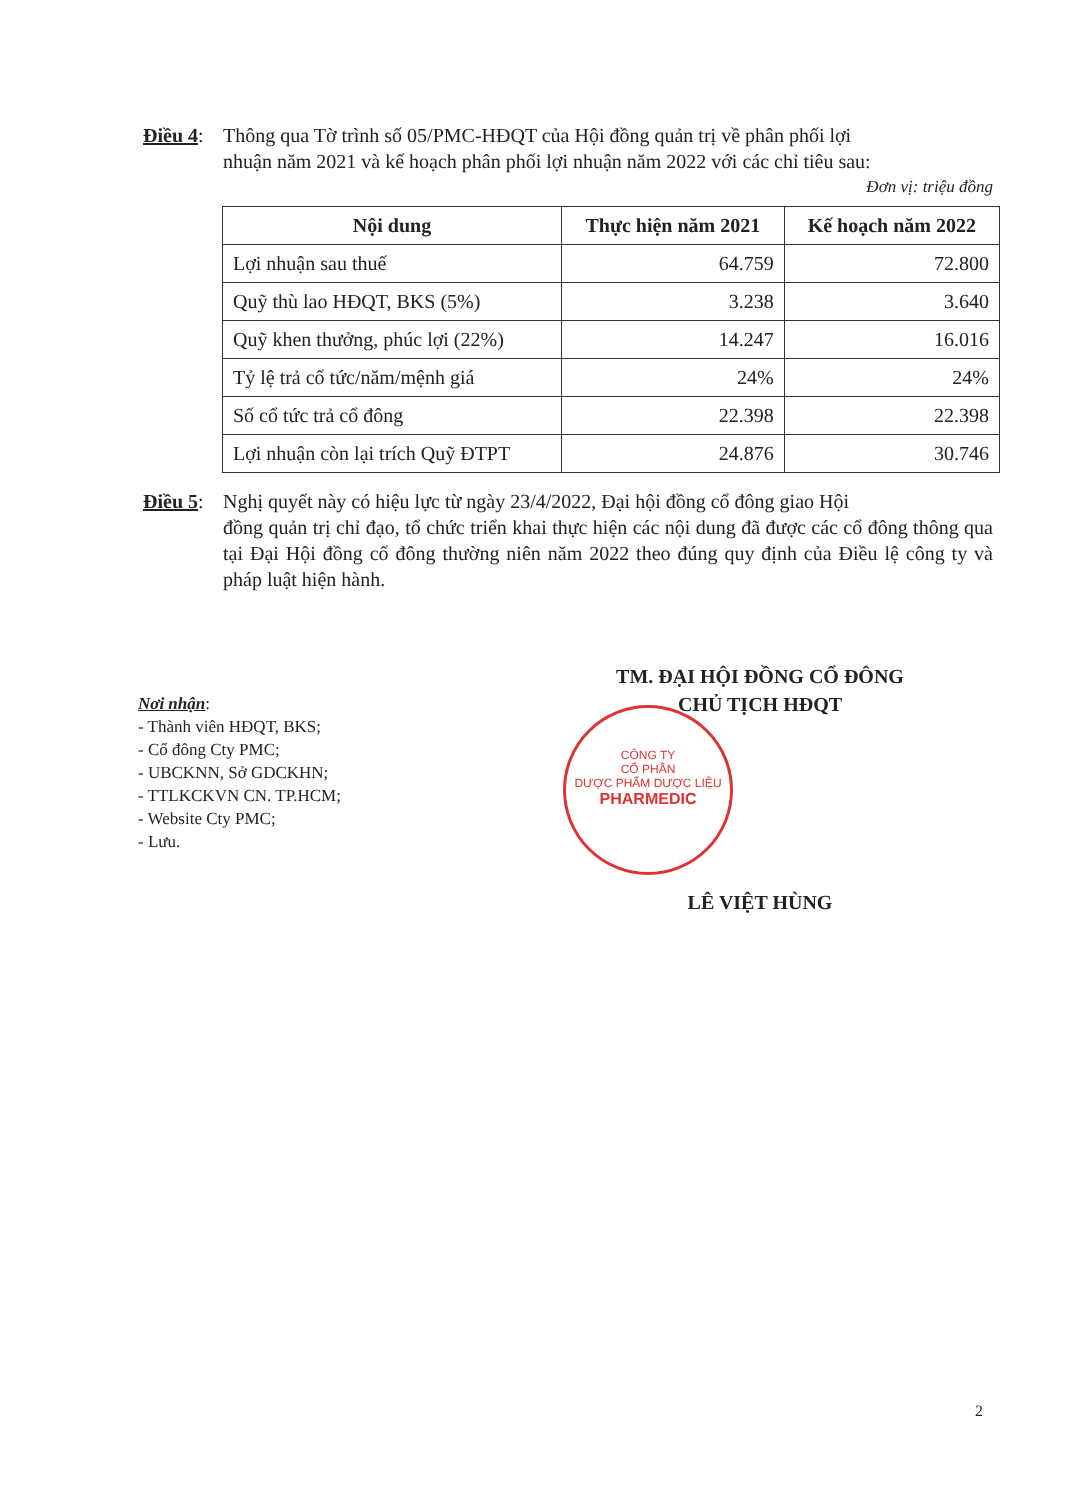Điều 4: Thông qua Tờ trình số 05/PMC-HĐQT của Hội đồng quản trị về phân phối lợi
nhuận năm 2021 và kế hoạch phân phối lợi nhuận năm 2022 với các chỉ tiêu sau:
Đơn vị: triệu đồng
| Nội dung | Thực hiện năm 2021 | Kế hoạch năm 2022 |
| --- | --- | --- |
| Lợi nhuận sau thuế | 64.759 | 72.800 |
| Quỹ thù lao HĐQT, BKS (5%) | 3.238 | 3.640 |
| Quỹ khen thưởng, phúc lợi (22%) | 14.247 | 16.016 |
| Tỷ lệ trả cổ tức/năm/mệnh giá | 24% | 24% |
| Số cổ tức trả cổ đông | 22.398 | 22.398 |
| Lợi nhuận còn lại trích Quỹ ĐTPT | 24.876 | 30.746 |
Điều 5: Nghị quyết này có hiệu lực từ ngày 23/4/2022, Đại hội đồng cổ đông giao Hội
đồng quản trị chỉ đạo, tổ chức triển khai thực hiện các nội dung đã được các cổ đông thông qua tại Đại Hội đồng cổ đông thường niên năm 2022 theo đúng quy định của Điều lệ công ty và pháp luật hiện hành.
CÔNG TY
CỔ PHẦN
DƯỢC PHẨM DƯỢC LIỆU
PHARMEDIC
TM. ĐẠI HỘI ĐỒNG CỔ ĐÔNG
CHỦ TỊCH HĐQT
LÊ VIỆT HÙNG
Nơi nhận:
- Thành viên HĐQT, BKS;
- Cổ đông Cty PMC;
- UBCKNN, Sở GDCKHN;
- TTLKCKVN CN. TP.HCM;
- Website Cty PMC;
- Lưu.
2